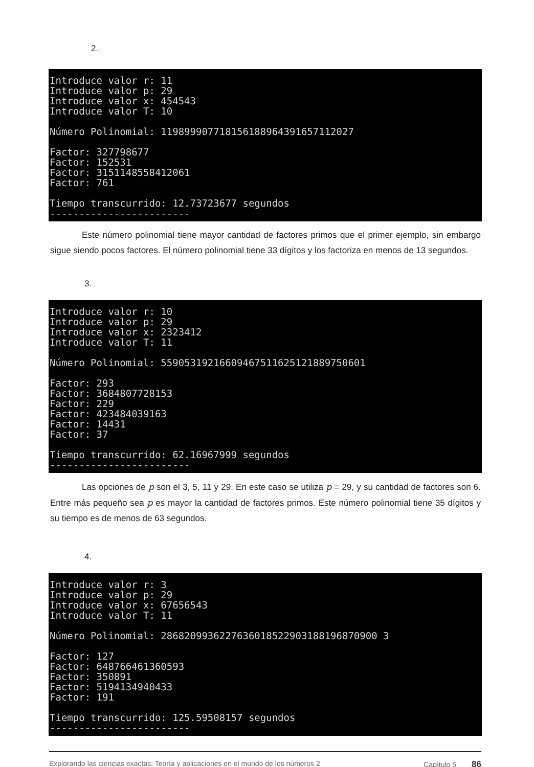2.
Introduce valor r: 11 Introduce valor p: 29 Introduce valor x: 454543 Introduce valor T: 10 Número Polinomial: 119899907718156188964391657112027 Factor: 327798677 Factor: 152531 Factor: 3151148558412061 Factor: 761 Tiempo transcurrido: 12.73723677 segundos ------------------------
Este número polinomial tiene mayor cantidad de factores primos que el primer ejemplo, sin embargo sigue siendo pocos factores. El número polinomial tiene 33 dígitos y los factoriza en menos de 13 segundos.
3.
Introduce valor r: 10 Introduce valor p: 29 Introduce valor x: 2323412 Introduce valor T: 11 Número Polinomial: 55905319216609467511625121889750601 Factor: 293 Factor: 3684807728153 Factor: 229 Factor: 423484039163 Factor: 14431 Factor: 37 Tiempo transcurrido: 62.16967999 segundos ------------------------
Las opciones de p son el 3, 5, 11 y 29. En este caso se utiliza p = 29, y su cantidad de factores son 6. Entre más pequeño sea p es mayor la cantidad de factores primos. Este número polinomial tiene 35 dígitos y su tiempo es de menos de 63 segundos.
4.
Introduce valor r: 3 Introduce valor p: 29 Introduce valor x: 67656543 Introduce valor T: 11 Número Polinomial: 2868209936227636018522903188196870900 3 Factor: 127 Factor: 648766461360593 Factor: 350891 Factor: 5194134940433 Factor: 191 Tiempo transcurrido: 125.59508157 segundos ------------------------
Explorando las ciencias exactas: Teoría y aplicaciones en el mundo de los números 2 Capítulo 5 86